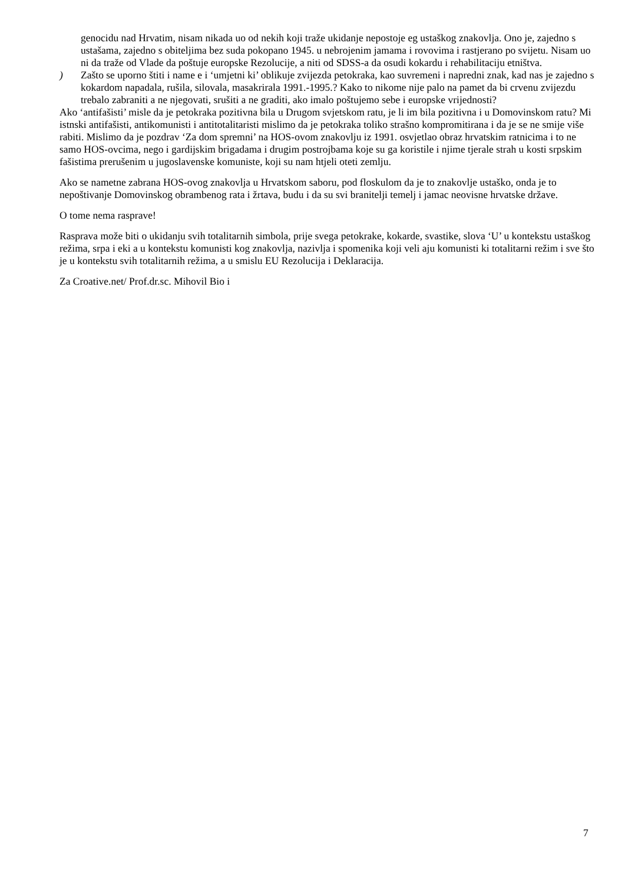genocidu nad Hrvatim, nisam nikada uo od nekih koji traže ukidanje nepostoje eg ustaškog znakovlja. Ono je, zajedno s ustašama, zajedno s obiteljima bez suda pokopano 1945. u nebrojenim jamama i rovovima i rastjerano po svijetu. Nisam uo ni da traže od Vlade da poštuje europske Rezolucije, a niti od SDSS-a da osudi kokardu i rehabilitaciju etništva.
) Zašto se uporno štiti i name e i ‘umjetni ki’ oblikuje zvijezda petokraka, kao suvremeni i napredni znak, kad nas je zajedno s kokardom napadala, rušila, silovala, masakrirala 1991.-1995.? Kako to nikome nije palo na pamet da bi crvenu zvijezdu trebalo zabraniti a ne njegovati, srušiti a ne graditi, ako imalo poštujemo sebe i europske vrijednosti?
Ako ‘antifašisti’ misle da je petokraka pozitivna bila u Drugom svjetskom ratu, je li im bila pozitivna i u Domovinskom ratu? Mi istnski antifašisti, antikomunisti i antitotalitaristi mislimo da je petokraka toliko strašno kompromitirana i da je se ne smije više rabiti. Mislimo da je pozdrav ‘Za dom spremni’ na HOS-ovom znakovlju iz 1991. osvjetlao obraz hrvatskim ratnicima i to ne samo HOS-ovcima, nego i gardijskim brigadama i drugim postrojbama koje su ga koristile i njime tjerale strah u kosti srpskim fašistima prerušenim u jugoslavenske komuniste, koji su nam htjeli oteti zemlju.
Ako se nametne zabrana HOS-ovog znakovlja u Hrvatskom saboru, pod floskulom da je to znakovlje ustaško, onda je to nepoštivanje Domovinskog obrambenog rata i žrtava, budu i da su svi branitelji temelj i jamac neovisne hrvatske države.
O tome nema rasprave!
Rasprava može biti o ukidanju svih totalitarnih simbola, prije svega petokrake, kokarde, svastike, slova ‘U’ u kontekstu ustaškog režima, srpa i eki a u kontekstu komunisti kog znakovlja, nazivlja i spomenika koji veli aju komunisti ki totalitarni režim i sve što je u kontekstu svih totalitarnih režima, a u smislu EU Rezolucija i Deklaracija.
Za Croative.net/ Prof.dr.sc. Mihovil Bio i
7